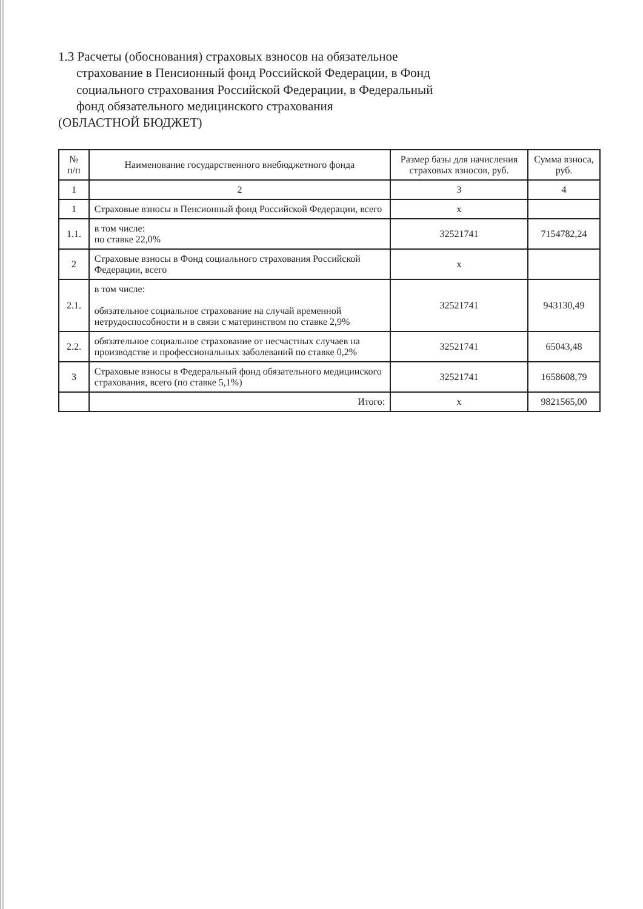1.3 Расчеты (обоснования) страховых взносов на обязательное
страхование в Пенсионный фонд Российской Федерации, в Фонд
социального страхования Российской Федерации, в Федеральный
фонд обязательного медицинского страхования
(ОБЛАСТНОЙ БЮДЖЕТ)
| № п/п | Наименование государственного внебюджетного фонда | Размер базы для начисления страховых взносов, руб. | Сумма взноса, руб. |
| --- | --- | --- | --- |
| 1 | 2 | 3 | 4 |
| 1 | Страховые взносы в Пенсионный фонд Российской Федерации, всего | х | |
| 1.1. | в том числе: по ставке 22,0% | 32521741 | 7154782,24 |
| 2 | Страховые взносы в Фонд социального страхования Российской Федерации, всего | х | |
| 2.1. | в том числе: обязательное социальное страхование на случай временной нетрудоспособности и в связи с материнством по ставке 2,9% | 32521741 | 943130,49 |
| 2.2. | обязательное социальное страхование от несчастных случаев на производстве и профессиональных заболеваний по ставке 0,2% | 32521741 | 65043,48 |
| 3 | Страховые взносы в Федеральный фонд обязательного медицинского страхования, всего (по ставке 5,1%) | 32521741 | 1658608,79 |
| | Итого: | х | 9821565,00 |